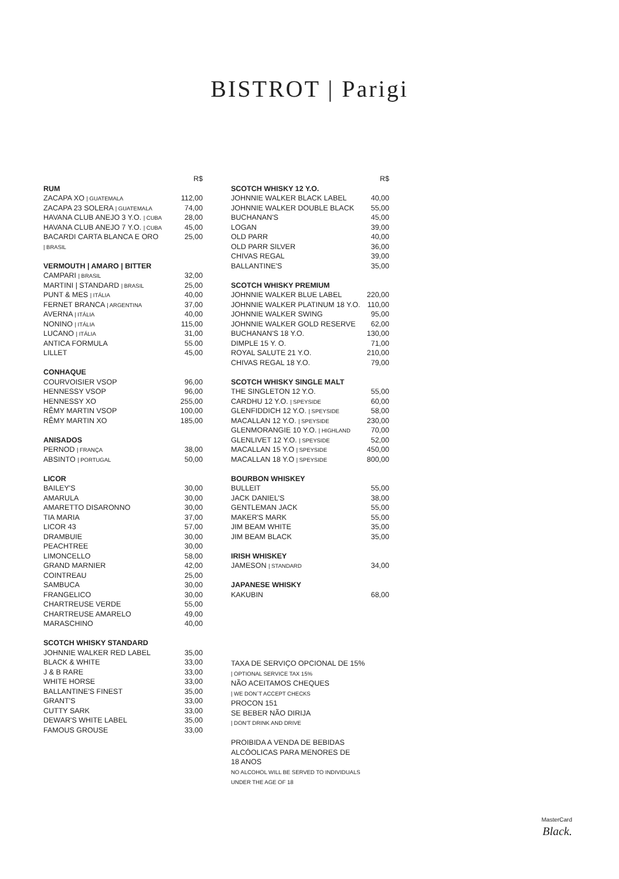BISTROT | Parigi
| | R$ |
| RUM | |
| ZACAPA XO / GUATEMALA | 112,00 |
| ZACAPA 23 SOLERA / GUATEMALA | 74,00 |
| HAVANA CLUB ANEJO 3 Y.O. / CUBA | 28,00 |
| HAVANA CLUB ANEJO 7 Y.O. / CUBA | 45,00 |
| BACARDI CARTA BLANCA E ORO | 25,00 |
| / BRASIL | |
| VERMOUTH / AMARO / BITTER | |
| CAMPARI / BRASIL | 32,00 |
| MARTINI / STANDARD / BRASIL | 25,00 |
| PUNT & MES / ITÁLIA | 40,00 |
| FERNET BRANCA / ARGENTINA | 37,00 |
| AVERNA / ITÁLIA | 40,00 |
| NONINO / ITÁLIA | 115,00 |
| LUCANO / ITÁLIA | 31,00 |
| ANTICA FORMULA | 55.00 |
| LILLET | 45,00 |
| CONHAQUE | |
| COURVOISIER VSOP | 96,00 |
| HENNESSY VSOP | 96,00 |
| HENNESSY XO | 255,00 |
| RÊMY MARTIN VSOP | 100,00 |
| RÊMY MARTIN XO | 185,00 |
| ANISADOS | |
| PERNOD / FRANÇA | 38,00 |
| ABSINTO / PORTUGAL | 50,00 |
| LICOR | |
| BAILEY'S | 30,00 |
| AMARULA | 30,00 |
| AMARETTO DISARONNO | 30,00 |
| TIA MARIA | 37,00 |
| LICOR 43 | 57,00 |
| DRAMBUIE | 30,00 |
| PEACHTREE | 30,00 |
| LIMONCELLO | 58,00 |
| GRAND MARNIER | 42,00 |
| COINTREAU | 25,00 |
| SAMBUCA | 30,00 |
| FRANGELICO | 30,00 |
| CHARTREUSE VERDE | 55,00 |
| CHARTREUSE AMARELO | 49,00 |
| MARASCHINO | 40,00 |
| SCOTCH WHISKY STANDARD | |
| JOHNNIE WALKER RED LABEL | 35,00 |
| BLACK & WHITE | 33,00 |
| J & B RARE | 33,00 |
| WHITE HORSE | 33,00 |
| BALLANTINE'S FINEST | 35,00 |
| GRANT'S | 33,00 |
| CUTTY SARK | 33,00 |
| DEWAR'S WHITE LABEL | 35,00 |
| FAMOUS GROUSE | 33,00 |
| | R$ |
| SCOTCH WHISKY 12 Y.O. | |
| JOHNNIE WALKER BLACK LABEL | 40,00 |
| JOHNNIE WALKER DOUBLE BLACK | 55,00 |
| BUCHANAN'S | 45,00 |
| LOGAN | 39,00 |
| OLD PARR | 40,00 |
| OLD PARR SILVER | 36,00 |
| CHIVAS REGAL | 39,00 |
| BALLANTINE'S | 35,00 |
| SCOTCH WHISKY PREMIUM | |
| JOHNNIE WALKER BLUE LABEL | 220,00 |
| JOHNNIE WALKER PLATINUM 18 Y.O. | 110,00 |
| JOHNNIE WALKER SWING | 95,00 |
| JOHNNIE WALKER GOLD RESERVE | 62,00 |
| BUCHANAN'S 18 Y.O. | 130,00 |
| DIMPLE 15 Y. O. | 71,00 |
| ROYAL SALUTE 21 Y.O. | 210,00 |
| CHIVAS REGAL 18 Y.O. | 79,00 |
| SCOTCH WHISKY SINGLE MALT | |
| THE SINGLETON 12 Y.O. | 55,00 |
| CARDHU 12 Y.O. / SPEYSIDE | 60,00 |
| GLENFIDDICH 12 Y.O. / SPEYSIDE | 58,00 |
| MACALLAN 12 Y.O. / SPEYSIDE | 230,00 |
| GLENMORANGIE 10 Y.O. / HIGHLAND | 70,00 |
| GLENLIVET 12 Y.O. / SPEYSIDE | 52,00 |
| MACALLAN 15 Y.O / SPEYSIDE | 450,00 |
| MACALLAN 18 Y.O / SPEYSIDE | 800,00 |
| BOURBON WHISKEY | |
| BULLEIT | 55,00 |
| JACK DANIEL'S | 38,00 |
| GENTLEMAN JACK | 55,00 |
| MAKER'S MARK | 55,00 |
| JIM BEAM WHITE | 35,00 |
| JIM BEAM BLACK | 35,00 |
| IRISH WHISKEY | |
| JAMESON / STANDARD | 34,00 |
| JAPANESE WHISKY | |
| KAKUBIN | 68,00 |
TAXA DE SERVIÇO OPCIONAL DE 15%
| OPTIONAL SERVICE TAX 15%
NÃO ACEITAMOS CHEQUES
| WE DON´T ACCEPT CHECKS
PROCON 151
SE BEBER NÃO DIRIJA
| DON'T DRINK AND DRIVE
PROIBIDA A VENDA DE BEBIDAS
ALCÓOLICAS PARA MENORES DE
18 ANOS
NO ALCOHOL WILL BE SERVED TO INDIVIDUALS
UNDER THE AGE OF 18
MasterCard
Black.